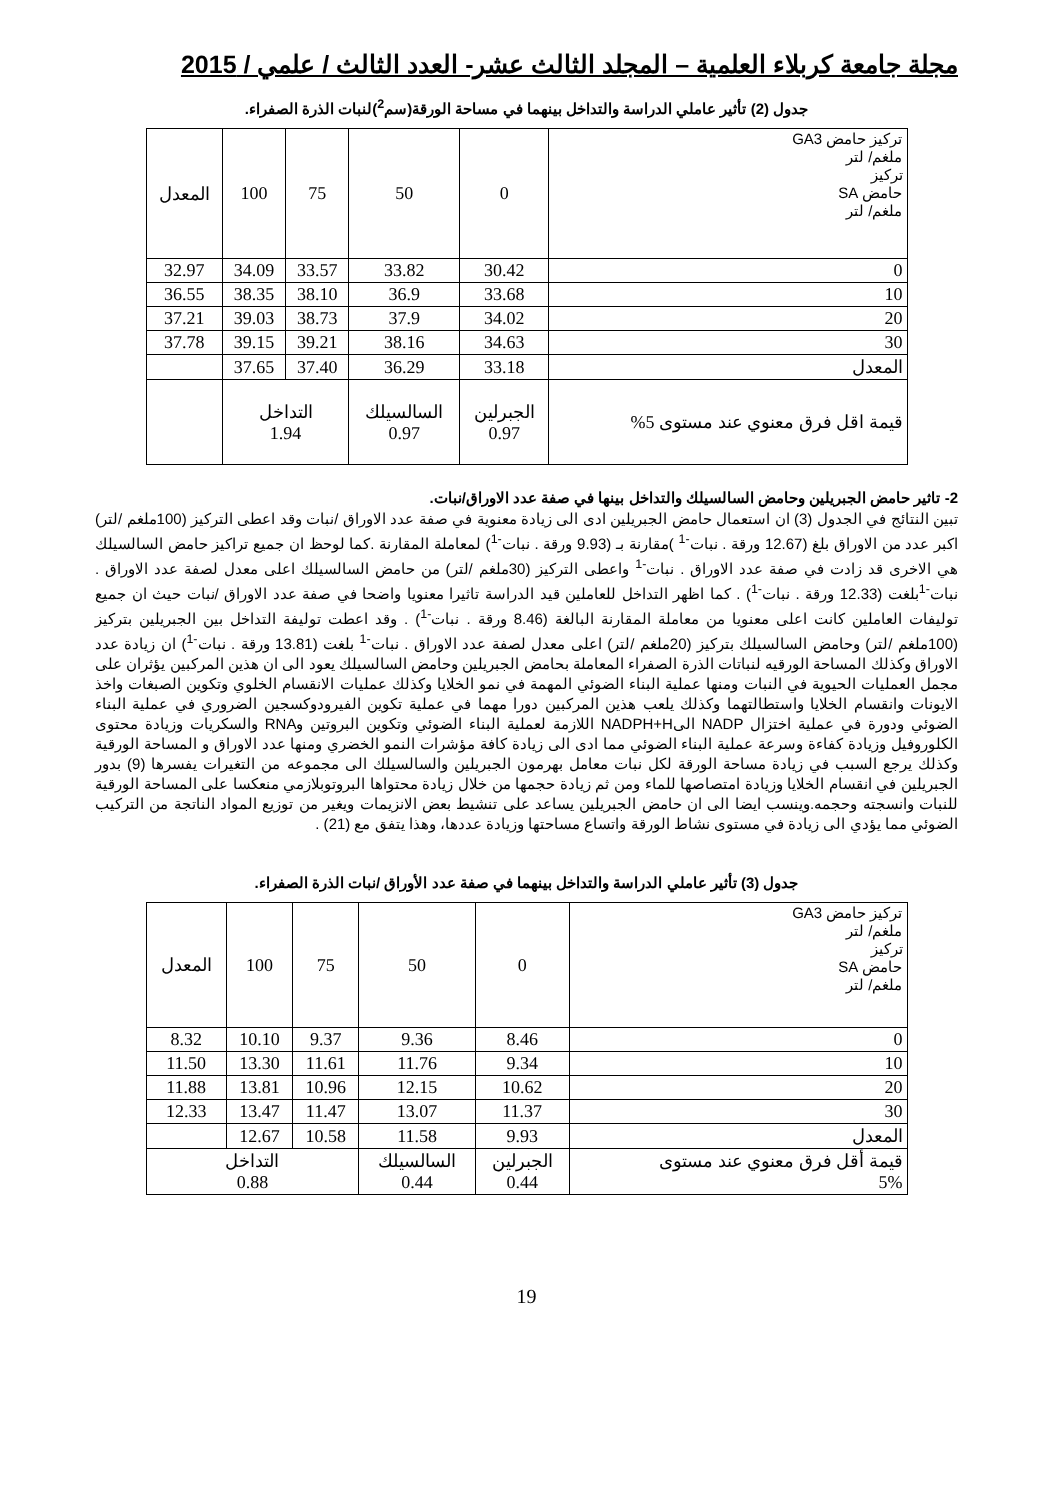مجلة جامعة كربلاء العلمية – المجلد الثالث عشر- العدد الثالث / علمي / 2015
جدول (2) تأثير عاملي الدراسة والتداخل بينهما في مساحة الورقة(سم<sup>2</sup>)لنبات الذرة الصفراء.
| تركيز حامض GA3 ملغم/ لتر تركيز حامض SA ملغم/ لتر | 0 | 50 | 75 | 100 | المعدل |
| 0 | 30.42 | 33.82 | 33.57 | 34.09 | 32.97 |
| 10 | 33.68 | 36.9 | 38.10 | 38.35 | 36.55 |
| 20 | 34.02 | 37.9 | 38.73 | 39.03 | 37.21 |
| 30 | 34.63 | 38.16 | 39.21 | 39.15 | 37.78 |
| المعدل | 33.18 | 36.29 | 37.40 | 37.65 | |
| قيمة اقل فرق معنوي عند مستوى 5% | الجبرلين 0.97 | السالسيلك 0.97 | التداخل 1.94 | | |
2- تاثير حامض الجبريلين وحامض السالسيلك والتداخل بينها في صفة عدد الاوراق/نبات.
تبين النتائج في الجدول (3) ان استعمال حامض الجبريلين ادى الى زيادة معنوية في صفة عدد الاوراق /نبات وقد اعطى التركيز (100ملغم /لتر) اكبر عدد من الاوراق بلغ (12.67 ورقة . نبات<sup>-1</sup> )مقارنة بـ (9.93 ورقة . نبات<sup>-1</sup>) لمعاملة المقارنة .كما لوحظ ان جميع تراكيز حامض السالسيلك هي الاخرى قد زادت في صفة عدد الاوراق . نبات<sup>-1</sup> واعطى التركيز (30ملغم /لتر) من حامض السالسيلك اعلى معدل لصفة عدد الاوراق . نبات<sup>-1</sup>بلغت (12.33 ورقة . نبات<sup>-1</sup>) . كما اظهر التداخل للعاملين قيد الدراسة تاثيرا معنويا واضحا في صفة عدد الاوراق /نبات حيث ان جميع توليفات العاملين كانت اعلى معنويا من معاملة المقارنة البالغة (8.46 ورقة . نبات<sup>-1</sup>) . وقد اعطت توليفة التداخل بين الجبريلين بتركيز (100ملغم /لتر) وحامض السالسيلك بتركيز (20ملغم /لتر) اعلى معدل لصفة عدد الاوراق . نبات<sup>-1</sup> بلغت (13.81 ورقة . نبات<sup>-1</sup>) ان زيادة عدد الاوراق وكذلك المساحة الورقيه لنباتات الذرة الصفراء المعاملة بحامض الجبريلين وحامض السالسيلك يعود الى ان هذين المركبين يؤثران على مجمل العمليات الحيوية في النبات ومنها عملية البناء الضوئي المهمة في نمو الخلايا وكذلك عمليات الانقسام الخلوي وتكوين الصبغات واخذ الايونات وانقسام الخلايا واستطالتهما وكذلك يلعب هذين المركبين دورا مهما في عملية تكوين الفيرودوكسجين الضروري في عملية البناء الضوئي ودورة في عملية اختزال NADP الىNADPH+H اللازمة لعملية البناء الضوئي وتكوين البروتين وRNA والسكريات وزيادة محتوى الكلوروفيل وزيادة كفاءة وسرعة عملية البناء الضوئي مما ادى الى زيادة كافة مؤشرات النمو الخضري ومنها عدد الاوراق و المساحة الورقية وكذلك يرجع السبب في زيادة مساحة الورقة لكل نبات معامل بهرمون الجبريلين والسالسيلك الى مجموعه من التغيرات يفسرها (9) بدور الجبريلين في انقسام الخلايا وزيادة امتصاصها للماء ومن ثم زيادة حجمها من خلال زيادة محتواها البروتوبلازمي منعكسا على المساحة الورقية للنبات وانسجته وحجمه.وينسب ايضا الى ان حامض الجبريلين يساعد على تنشيط بعض الانزيمات ويغير من توزيع المواد الناتجة من التركيب الضوئي مما يؤدي الى زيادة في مستوى نشاط الورقة واتساع مساحتها وزيادة عددها، وهذا يتفق مع (21) .
جدول (3) تأثير عاملي الدراسة والتداخل بينهما في صفة عدد الأوراق /نبات الذرة الصفراء.
| تركيز حامض GA3 ملغم/ لتر تركيز حامض SA ملغم/ لتر | 0 | 50 | 75 | 100 | المعدل |
| 0 | 8.46 | 9.36 | 9.37 | 10.10 | 8.32 |
| 10 | 9.34 | 11.76 | 11.61 | 13.30 | 11.50 |
| 20 | 10.62 | 12.15 | 10.96 | 13.81 | 11.88 |
| 30 | 11.37 | 13.07 | 11.47 | 13.47 | 12.33 |
| المعدل | 9.93 | 11.58 | 10.58 | 12.67 | |
| قيمة أقل فرق معنوي عند مستوى 5% | الجبرلين 0.44 | السالسيلك 0.44 | التداخل 0.88 | | |
19